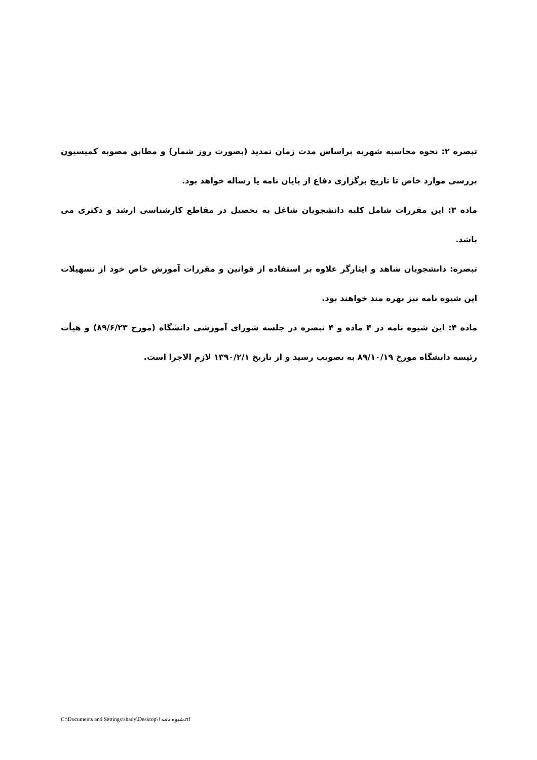تبصره ۲: نحوه محاسبه شهریه براساس مدت زمان تمدید (بصورت روز شمار) و مطابق مصوبه کمیسیون بررسی موارد خاص تا تاریخ برگزاری دفاع از پایان نامه یا رساله خواهد بود.
ماده ۳: این مقررات شامل کلیه دانشجویان شاغل به تحصیل در مقاطع کارشناسی ارشد و دکتری می باشد.
تبصره: دانشجویان شاهد و ایثارگر علاوه بر استفاده از قوانین و مقررات آموزش خاص خود از تسهیلات این شیوه نامه نیز بهره مند خواهند بود.
ماده ۴: این شیوه نامه در ۴ ماده و ۴ تبصره در جلسه شورای آموزشی دانشگاه (مورخ ۸۹/۶/۲۳) و هیأت رئیسه دانشگاه مورخ ۸۹/۱۰/۱۹ به تصویب رسید و از تاریخ ۱۳۹۰/۲/۱ لازم الاجرا است.
C:\Documents and Settings\shady\Desktop\شیوه نامه۱.rtf